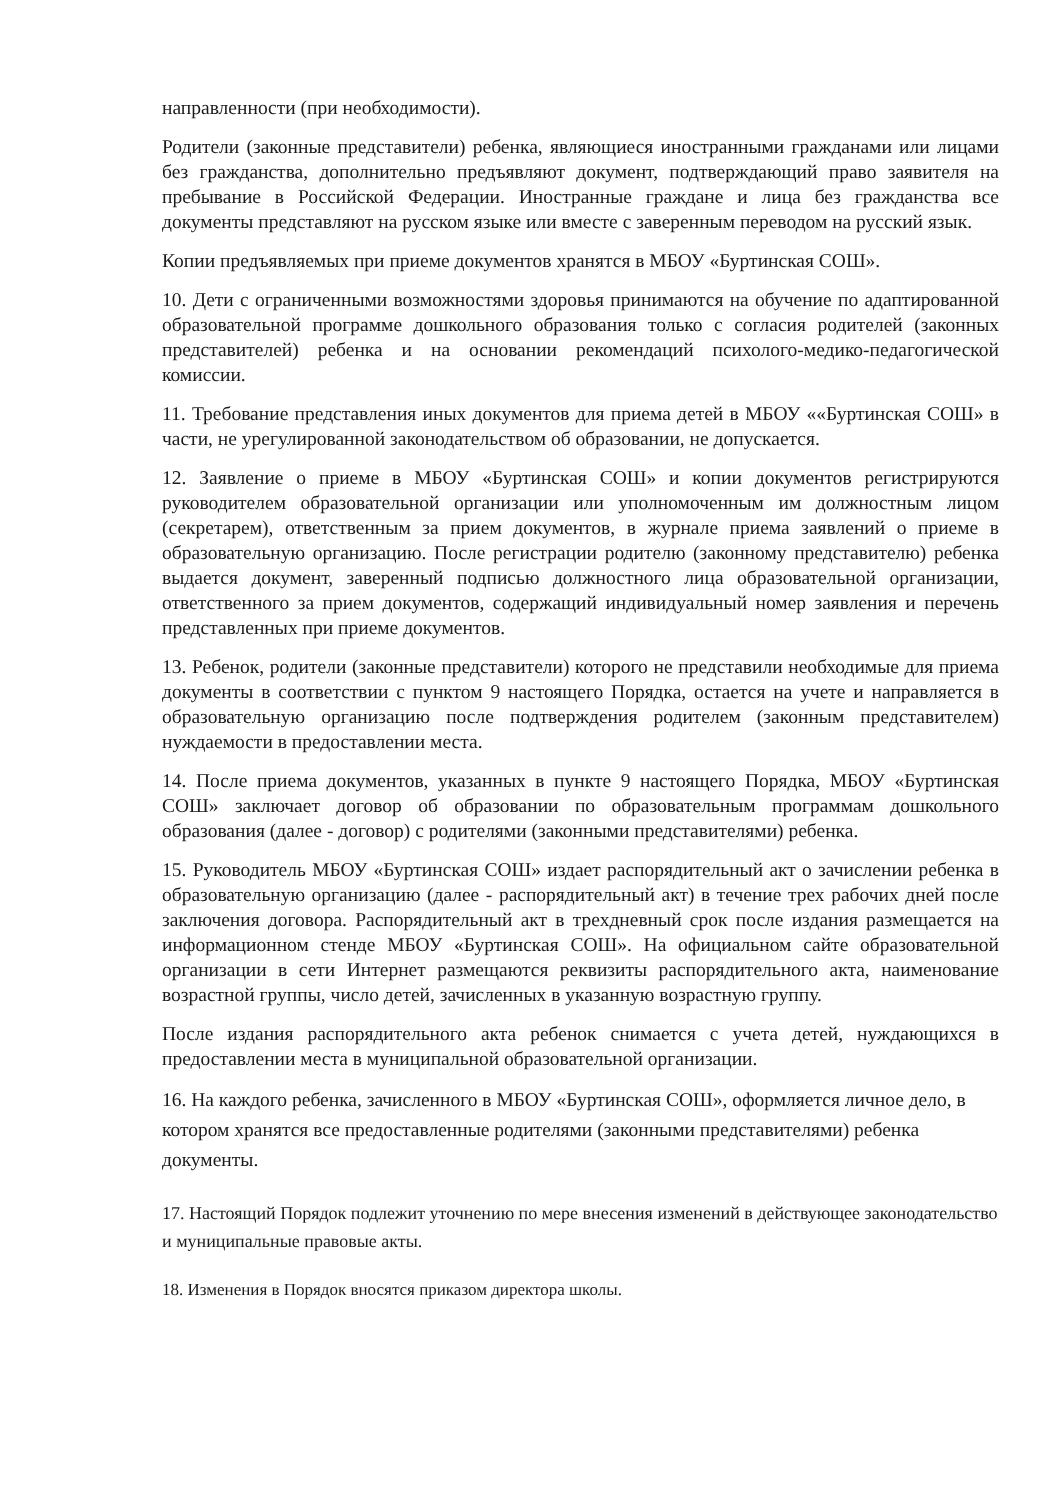направленности (при необходимости).
Родители (законные представители) ребенка, являющиеся иностранными гражданами или лицами без гражданства, дополнительно предъявляют документ, подтверждающий право заявителя на пребывание в Российской Федерации. Иностранные граждане и лица без гражданства все документы представляют на русском языке или вместе с заверенным переводом на русский язык.
Копии предъявляемых при приеме документов хранятся в МБОУ «Буртинская СОШ».
10. Дети с ограниченными возможностями здоровья принимаются на обучение по адаптированной образовательной программе дошкольного образования только с согласия родителей (законных представителей) ребенка и на основании рекомендаций психолого-медико-педагогической комиссии.
11. Требование представления иных документов для приема детей в МБОУ ««Буртинская СОШ» в части, не урегулированной законодательством об образовании, не допускается.
12. Заявление о приеме в МБОУ «Буртинская СОШ» и копии документов регистрируются руководителем образовательной организации или уполномоченным им должностным лицом (секретарем), ответственным за прием документов, в журнале приема заявлений о приеме в образовательную организацию. После регистрации родителю (законному представителю) ребенка выдается документ, заверенный подписью должностного лица образовательной организации, ответственного за прием документов, содержащий индивидуальный номер заявления и перечень представленных при приеме документов.
13. Ребенок, родители (законные представители) которого не представили необходимые для приема документы в соответствии с пунктом 9 настоящего Порядка, остается на учете и направляется в образовательную организацию после подтверждения родителем (законным представителем) нуждаемости в предоставлении места.
14. После приема документов, указанных в пункте 9 настоящего Порядка, МБОУ «Буртинская СОШ» заключает договор об образовании по образовательным программам дошкольного образования (далее - договор) с родителями (законными представителями) ребенка.
15. Руководитель МБОУ «Буртинская СОШ» издает распорядительный акт о зачислении ребенка в образовательную организацию (далее - распорядительный акт) в течение трех рабочих дней после заключения договора. Распорядительный акт в трехдневный срок после издания размещается на информационном стенде МБОУ «Буртинская СОШ». На официальном сайте образовательной организации в сети Интернет размещаются реквизиты распорядительного акта, наименование возрастной группы, число детей, зачисленных в указанную возрастную группу.
После издания распорядительного акта ребенок снимается с учета детей, нуждающихся в предоставлении места в муниципальной образовательной организации.
16. На каждого ребенка, зачисленного в МБОУ «Буртинская СОШ», оформляется личное дело, в котором хранятся все предоставленные родителями (законными представителями) ребенка документы.
17. Настоящий Порядок подлежит уточнению по мере внесения изменений в действующее законодательство и муниципальные правовые акты.
18. Изменения в Порядок вносятся приказом директора школы.